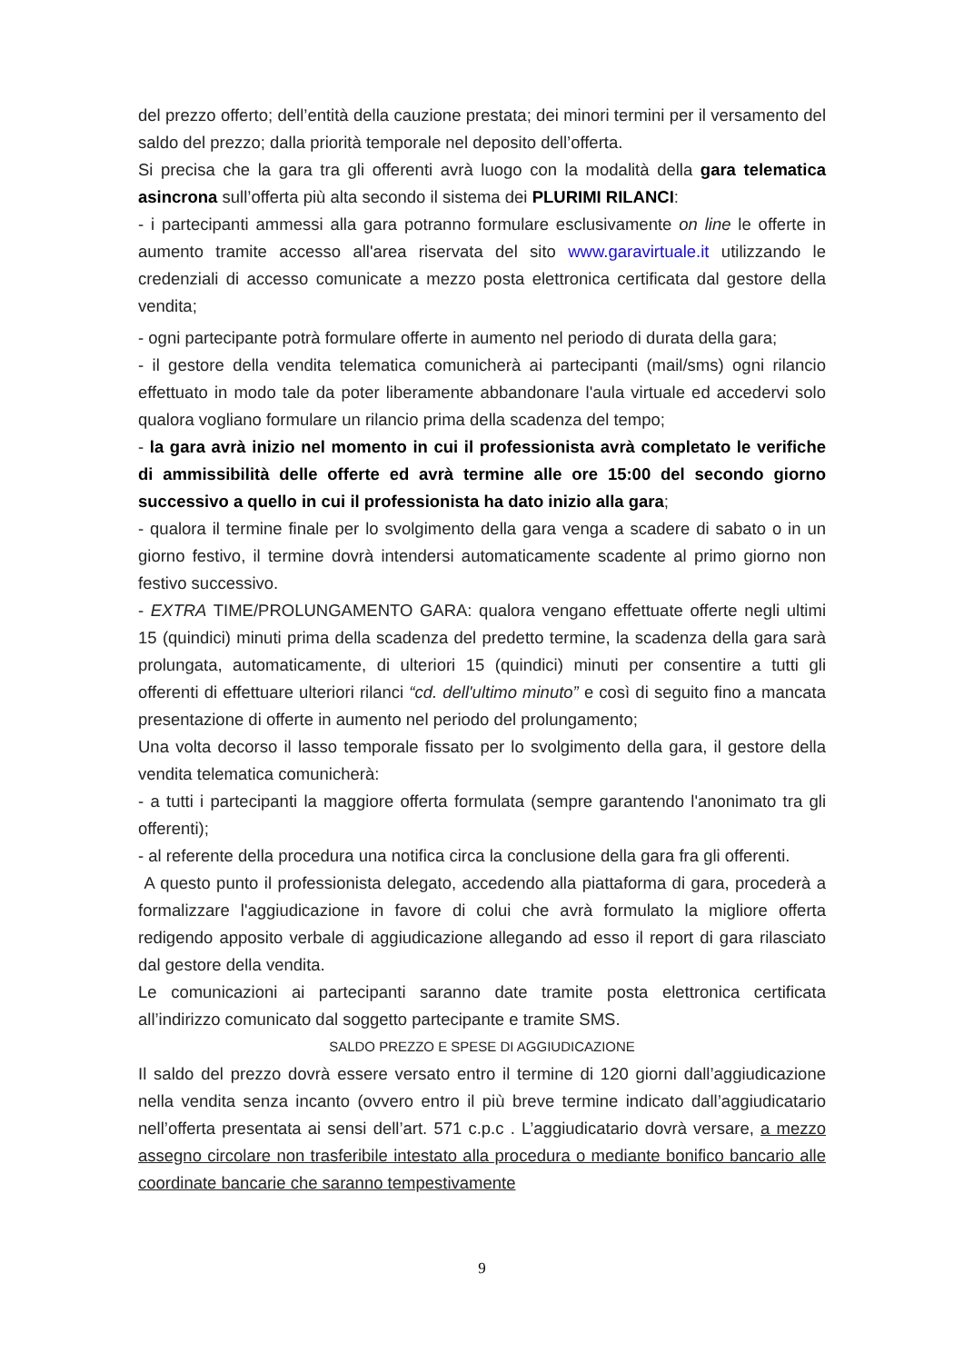del prezzo offerto; dell’entità della cauzione prestata; dei minori termini per il versamento del saldo del prezzo; dalla priorità temporale nel deposito dell’offerta.
Si precisa che la gara tra gli offerenti avrà luogo con la modalità della gara telematica asincrona sull’offerta più alta secondo il sistema dei PLURIMI RILANCI:
- i partecipanti ammessi alla gara potranno formulare esclusivamente on line le offerte in aumento tramite accesso all'area riservata del sito www.garavirtuale.it utilizzando le credenziali di accesso comunicate a mezzo posta elettronica certificata dal gestore della vendita;
- ogni partecipante potrà formulare offerte in aumento nel periodo di durata della gara;
- il gestore della vendita telematica comunicherà ai partecipanti (mail/sms) ogni rilancio effettuato in modo tale da poter liberamente abbandonare l'aula virtuale ed accedervi solo qualora vogliano formulare un rilancio prima della scadenza del tempo;
- la gara avrà inizio nel momento in cui il professionista avrà completato le verifiche di ammissibilità delle offerte ed avrà termine alle ore 15:00 del secondo giorno successivo a quello in cui il professionista ha dato inizio alla gara;
- qualora il termine finale per lo svolgimento della gara venga a scadere di sabato o in un giorno festivo, il termine dovrà intendersi automaticamente scadente al primo giorno non festivo successivo.
- EXTRA TIME/PROLUNGAMENTO GARA: qualora vengano effettuate offerte negli ultimi 15 (quindici) minuti prima della scadenza del predetto termine, la scadenza della gara sarà prolungata, automaticamente, di ulteriori 15 (quindici) minuti per consentire a tutti gli offerenti di effettuare ulteriori rilanci “cd. dell'ultimo minuto” e così di seguito fino a mancata presentazione di offerte in aumento nel periodo del prolungamento;
Una volta decorso il lasso temporale fissato per lo svolgimento della gara, il gestore della vendita telematica comunicherà:
- a tutti i partecipanti la maggiore offerta formulata (sempre garantendo l'anonimato tra gli offerenti);
- al referente della procedura una notifica circa la conclusione della gara fra gli offerenti.
A questo punto il professionista delegato, accedendo alla piattaforma di gara, procederà a formalizzare l'aggiudicazione in favore di colui che avrà formulato la migliore offerta redigendo apposito verbale di aggiudicazione allegando ad esso il report di gara rilasciato dal gestore della vendita.
Le comunicazioni ai partecipanti saranno date tramite posta elettronica certificata all’indirizzo comunicato dal soggetto partecipante e tramite SMS.
SALDO PREZZO E SPESE DI AGGIUDICAZIONE
Il saldo del prezzo dovrà essere versato entro il termine di 120 giorni dall’aggiudicazione nella vendita senza incanto (ovvero entro il più breve termine indicato dall’aggiudicatario nell’offerta presentata ai sensi dell’art. 571 c.p.c . L’aggiudicatario dovrà versare, a mezzo assegno circolare non trasferibile intestato alla procedura o mediante bonifico bancario alle coordinate bancarie che saranno tempestivamente
9